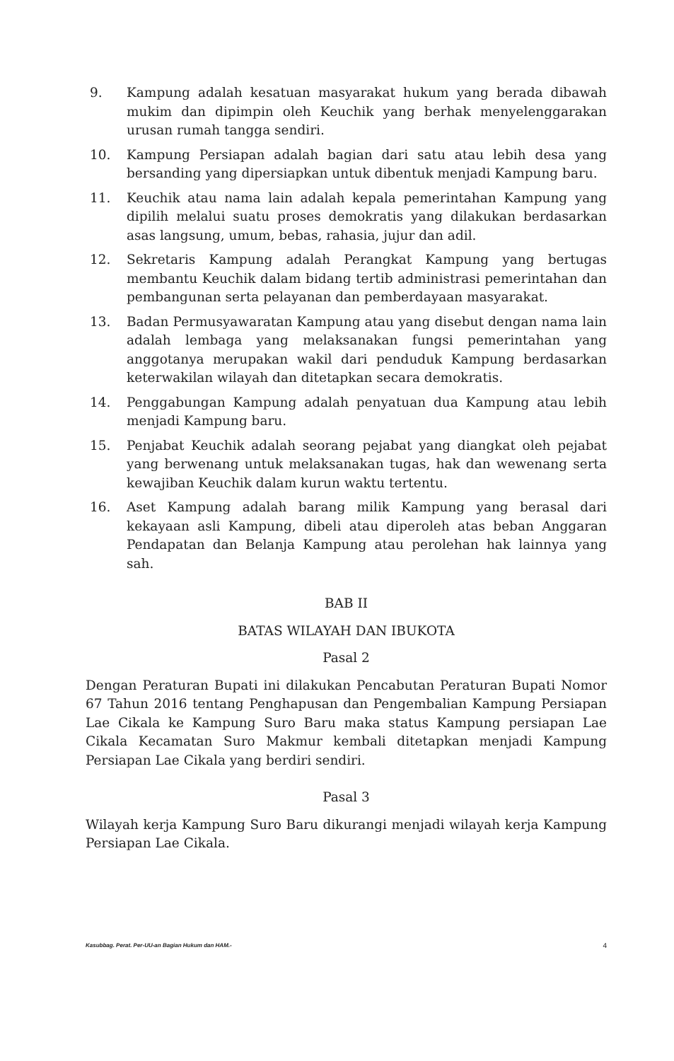9. Kampung adalah kesatuan masyarakat hukum yang berada dibawah mukim dan dipimpin oleh Keuchik yang berhak menyelenggarakan urusan rumah tangga sendiri.
10. Kampung Persiapan adalah bagian dari satu atau lebih desa yang bersanding yang dipersiapkan untuk dibentuk menjadi Kampung baru.
11. Keuchik atau nama lain adalah kepala pemerintahan Kampung yang dipilih melalui suatu proses demokratis yang dilakukan berdasarkan asas langsung, umum, bebas, rahasia, jujur dan adil.
12. Sekretaris Kampung adalah Perangkat Kampung yang bertugas membantu Keuchik dalam bidang tertib administrasi pemerintahan dan pembangunan serta pelayanan dan pemberdayaan masyarakat.
13. Badan Permusyawaratan Kampung atau yang disebut dengan nama lain adalah lembaga yang melaksanakan fungsi pemerintahan yang anggotanya merupakan wakil dari penduduk Kampung berdasarkan keterwakilan wilayah dan ditetapkan secara demokratis.
14. Penggabungan Kampung adalah penyatuan dua Kampung atau lebih menjadi Kampung baru.
15. Penjabat Keuchik adalah seorang pejabat yang diangkat oleh pejabat yang berwenang untuk melaksanakan tugas, hak dan wewenang serta kewajiban Keuchik dalam kurun waktu tertentu.
16. Aset Kampung adalah barang milik Kampung yang berasal dari kekayaan asli Kampung, dibeli atau diperoleh atas beban Anggaran Pendapatan dan Belanja Kampung atau perolehan hak lainnya yang sah.
BAB II
BATAS WILAYAH DAN IBUKOTA
Pasal 2
Dengan Peraturan Bupati ini dilakukan Pencabutan Peraturan Bupati Nomor 67 Tahun 2016 tentang Penghapusan dan Pengembalian Kampung Persiapan Lae Cikala ke Kampung Suro Baru maka status Kampung persiapan Lae Cikala Kecamatan Suro Makmur kembali ditetapkan menjadi Kampung Persiapan Lae Cikala yang berdiri sendiri.
Pasal 3
Wilayah kerja Kampung Suro Baru dikurangi menjadi wilayah kerja Kampung Persiapan Lae Cikala.
Kasubbag. Perat. Per-UU-an Bagian Hukum dan HAM.- 4